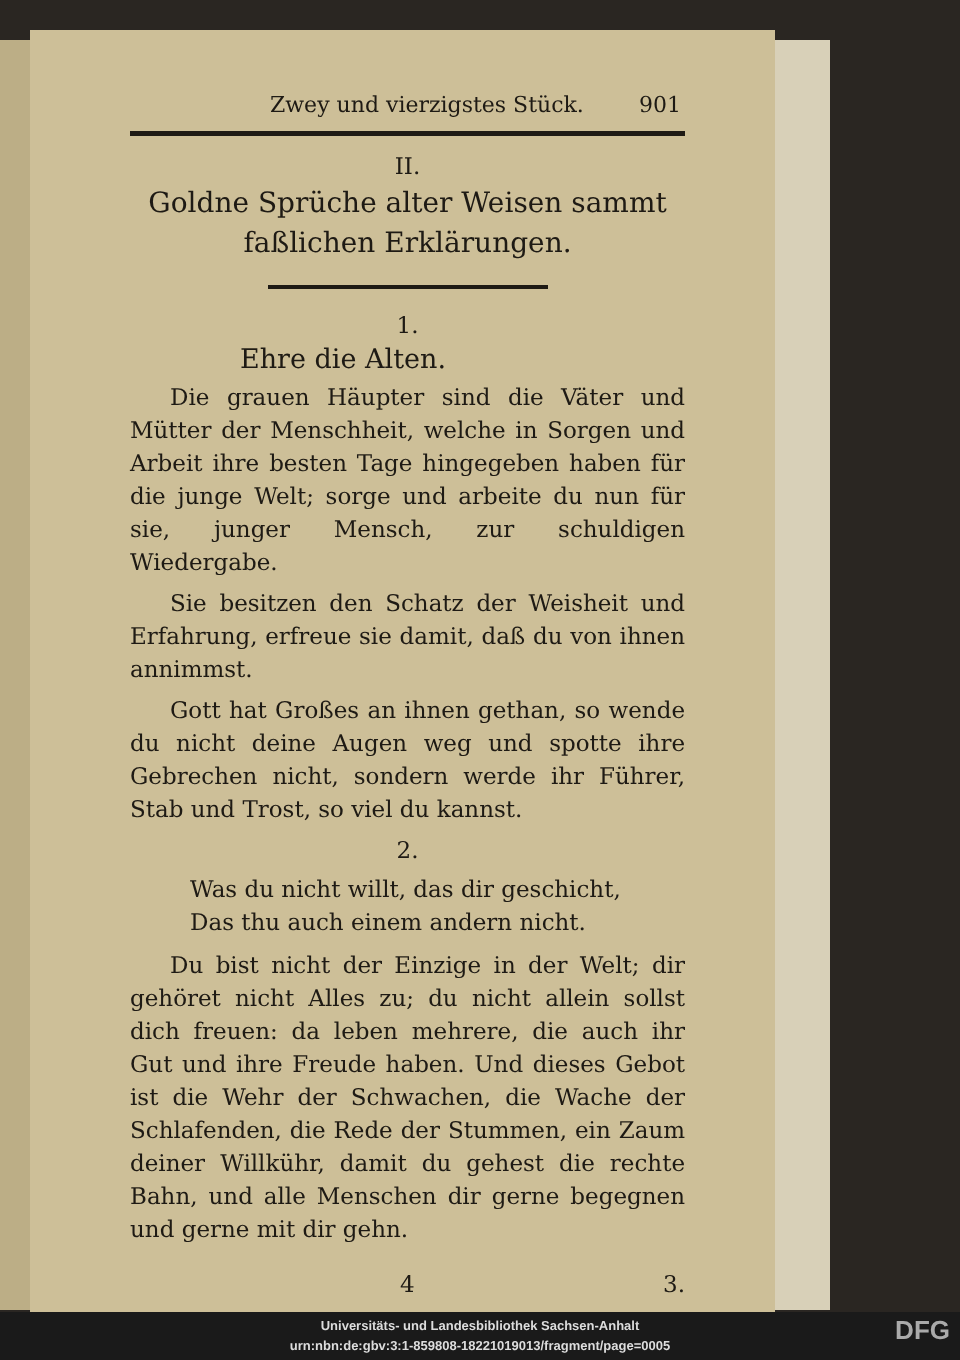Zwey und vierzigstes Stück. 901
II.
Goldne Sprüche alter Weisen sammt faßlichen Erklärungen.
1.
Ehre die Alten.
Die grauen Häupter sind die Väter und Mütter der Menschheit, welche in Sorgen und Arbeit ihre besten Tage hingegeben haben für die junge Welt; sorge und arbeite du nun für sie, junger Mensch, zur schuldigen Wiedergabe.
Sie besitzen den Schatz der Weisheit und Erfahrung, erfreue sie damit, daß du von ihnen annimmst.
Gott hat Großes an ihnen gethan, so wende du nicht deine Augen weg und spotte ihre Gebrechen nicht, sondern werde ihr Führer, Stab und Trost, so viel du kannst.
2.
Was du nicht willt, das dir geschicht,
Das thu auch einem andern nicht.
Du bist nicht der Einzige in der Welt; dir gehöret nicht Alles zu; du nicht allein sollst dich freuen: da leben mehrere, die auch ihr Gut und ihre Freude haben. Und dieses Gebot ist die Wehr der Schwachen, die Wache der Schlafenden, die Rede der Stummen, ein Zaum deiner Willkühr, damit du gehest die rechte Bahn, und alle Menschen dir gerne begegnen und gerne mit dir gehn.
4 3.
Universitäts- und Landesbibliothek Sachsen-Anhalt
urn:nbn:de:gbv:3:1-859808-18221019013/fragment/page=0005
DFG